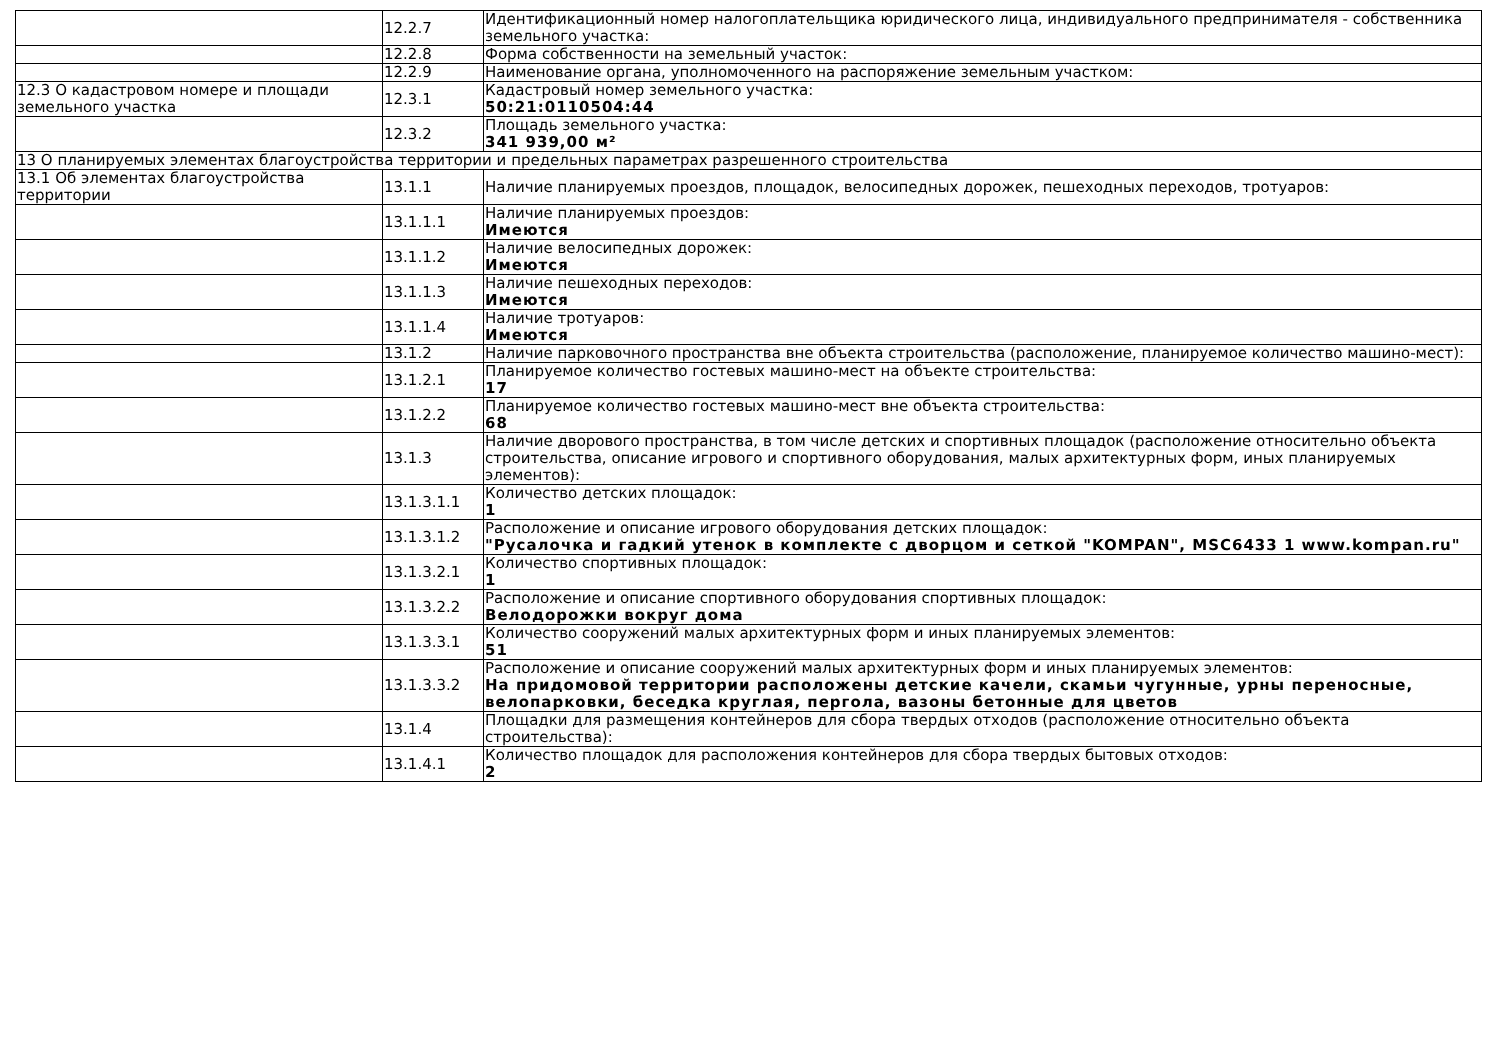| | 12.2.7 | Идентификационный номер налогоплательщика юридического лица, индивидуального предпринимателя - собственника земельного участка: |
| | 12.2.8 | Форма собственности на земельный участок: |
| | 12.2.9 | Наименование органа, уполномоченного на распоряжение земельным участком: |
| 12.3 О кадастровом номере и площади земельного участка | 12.3.1 | Кадастровый номер земельного участка: 50:21:0110504:44 |
| | 12.3.2 | Площадь земельного участка: 341 939,00 м² |
| 13 О планируемых элементах благоустройства территории и предельных параметрах разрешенного строительства | | |
| 13.1 Об элементах благоустройства территории | 13.1.1 | Наличие планируемых проездов, площадок, велосипедных дорожек, пешеходных переходов, тротуаров: |
| | 13.1.1.1 | Наличие планируемых проездов: Имеются |
| | 13.1.1.2 | Наличие велосипедных дорожек: Имеются |
| | 13.1.1.3 | Наличие пешеходных переходов: Имеются |
| | 13.1.1.4 | Наличие тротуаров: Имеются |
| | 13.1.2 | Наличие парковочного пространства вне объекта строительства (расположение, планируемое количество машино-мест): |
| | 13.1.2.1 | Планируемое количество гостевых машино-мест на объекте строительства: 17 |
| | 13.1.2.2 | Планируемое количество гостевых машино-мест вне объекта строительства: 68 |
| | 13.1.3 | Наличие дворового пространства, в том числе детских и спортивных площадок (расположение относительно объекта строительства, описание игрового и спортивного оборудования, малых архитектурных форм, иных планируемых элементов): |
| | 13.1.3.1.1 | Количество детских площадок: 1 |
| | 13.1.3.1.2 | Расположение и описание игрового оборудования детских площадок: "Русалочка и гадкий утенок в комплекте с дворцом и сеткой "KOMPAN", MSC6433 1 www.kompan.ru" |
| | 13.1.3.2.1 | Количество спортивных площадок: 1 |
| | 13.1.3.2.2 | Расположение и описание спортивного оборудования спортивных площадок: Велодорожки вокруг дома |
| | 13.1.3.3.1 | Количество сооружений малых архитектурных форм и иных планируемых элементов: 51 |
| | 13.1.3.3.2 | Расположение и описание сооружений малых архитектурных форм и иных планируемых элементов: На придомовой территории расположены детские качели, скамьи чугунные, урны переносные, велопарковки, беседка круглая, пергола, вазоны бетонные для цветов |
| | 13.1.4 | Площадки для размещения контейнеров для сбора твердых отходов (расположение относительно объекта строительства): |
| | 13.1.4.1 | Количество площадок для расположения контейнеров для сбора твердых бытовых отходов: 2 |